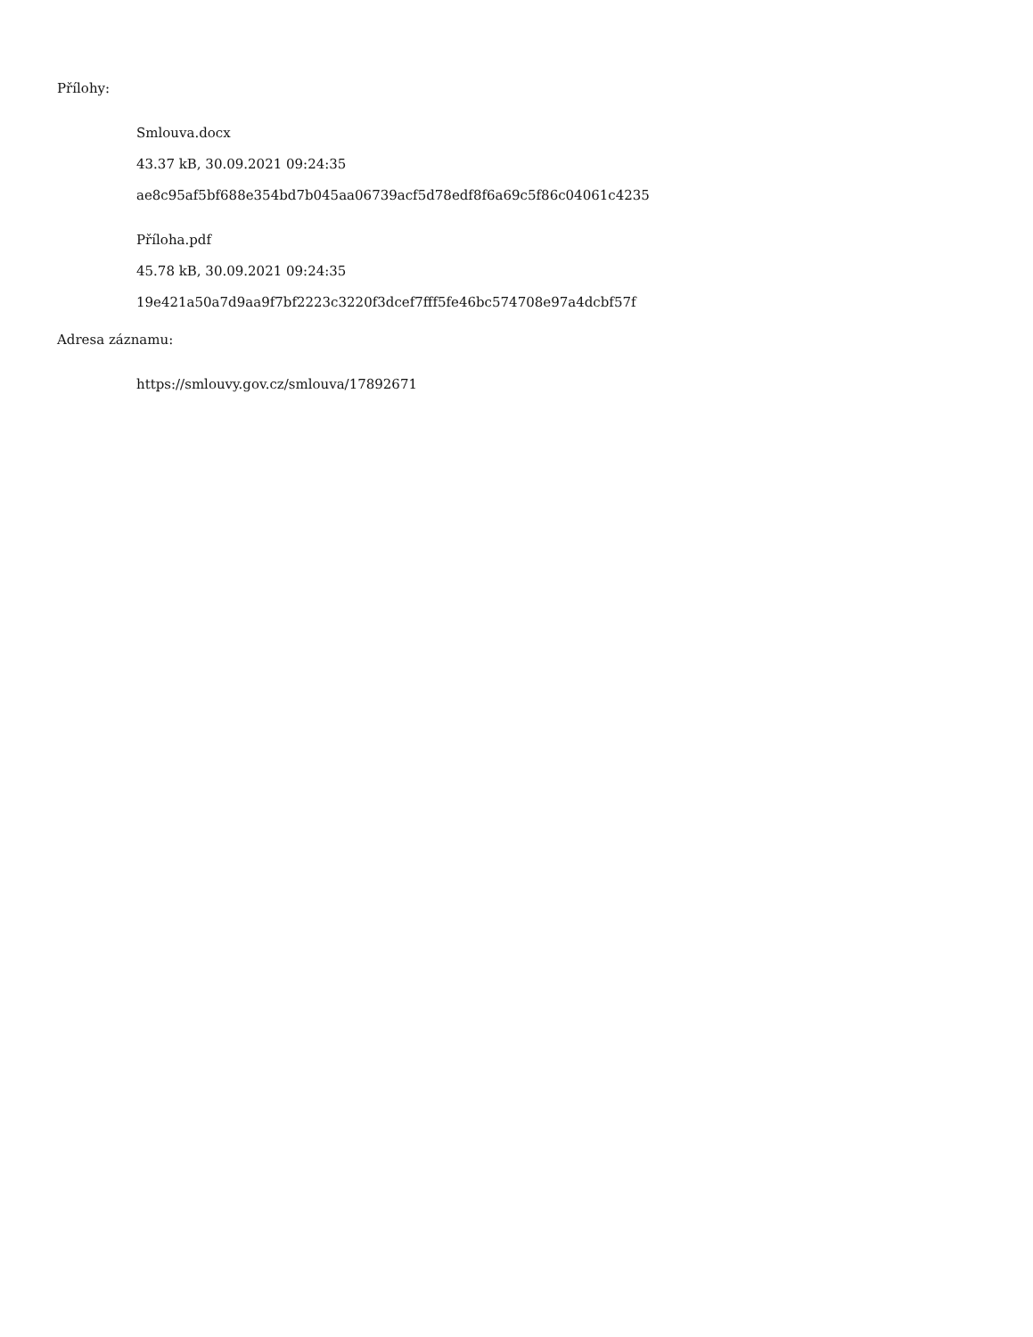Přílohy:
Smlouva.docx
43.37 kB, 30.09.2021 09:24:35
ae8c95af5bf688e354bd7b045aa06739acf5d78edf8f6a69c5f86c04061c4235
Příloha.pdf
45.78 kB, 30.09.2021 09:24:35
19e421a50a7d9aa9f7bf2223c3220f3dcef7fff5fe46bc574708e97a4dcbf57f
Adresa záznamu:
https://smlouvy.gov.cz/smlouva/17892671